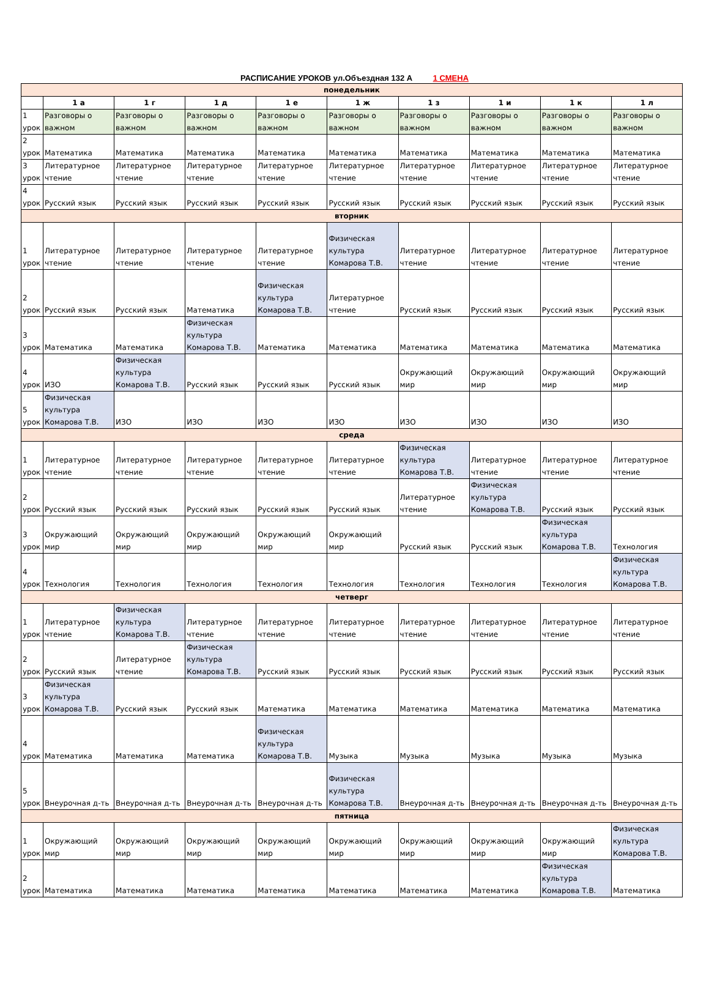РАСПИСАНИЕ УРОКОВ ул.Объездная 132 А 1 СМЕНА
| понедельник | | | | | | | | | |
| | 1 а | 1 г | 1 д | 1 е | 1 ж | 1 з | 1 и | 1 к | 1 л |
| 1 урок | Разговоры о важном | Разговоры о важном | Разговоры о важном | Разговоры о важном | Разговоры о важном | Разговоры о важном | Разговоры о важном | Разговоры о важном | Разговоры о важном |
| 2 урок | Математика | Математика | Математика | Математика | Математика | Математика | Математика | Математика | Математика |
| 3 урок | Литературное чтение | Литературное чтение | Литературное чтение | Литературное чтение | Литературное чтение | Литературное чтение | Литературное чтение | Литературное чтение | Литературное чтение |
| 4 урок | Русский язык | Русский язык | Русский язык | Русский язык | Русский язык | Русский язык | Русский язык | Русский язык | Русский язык |
| вторник | | | | | | | | | |
| 1 урок | Литературное чтение | Литературное чтение | Литературное чтение | Литературное чтение | Физическая культура Комарова Т.В. | Литературное чтение | Литературное чтение | Литературное чтение | Литературное чтение |
| 2 урок | Русский язык | Русский язык | Математика | Физическая культура Комарова Т.В. | Литературное чтение | Русский язык | Русский язык | Русский язык | Русский язык |
| 3 урок | Математика | Математика | Физическая культура Комарова Т.В. | Математика | Математика | Математика | Математика | Математика | Математика |
| 4 урок | ИЗО | Физическая культура Комарова Т.В. | Русский язык | Русский язык | Русский язык | Окружающий мир | Окружающий мир | Окружающий мир | Окружающий мир |
| 5 урок | Физическая культура Комарова Т.В. | ИЗО | ИЗО | ИЗО | ИЗО | ИЗО | ИЗО | ИЗО | ИЗО |
| среда | | | | | | | | | |
| 1 урок | Литературное чтение | Литературное чтение | Литературное чтение | Литературное чтение | Литературное чтение | Физическая культура Комарова Т.В. | Литературное чтение | Литературное чтение | Литературное чтение |
| 2 урок | Русский язык | Русский язык | Русский язык | Русский язык | Русский язык | Литературное чтение | Физическая культура Комарова Т.В. | Русский язык | Русский язык |
| 3 урок | Окружающий мир | Окружающий мир | Окружающий мир | Окружающий мир | Окружающий мир | Русский язык | Русский язык | Физическая культура Комарова Т.В. | Технология |
| 4 урок | Технология | Технология | Технология | Технология | Технология | Технология | Технология | Технология | Физическая культура Комарова Т.В. |
| четверг | | | | | | | | | |
| 1 урок | Литературное чтение | Физическая культура Комарова Т.В. | Литературное чтение | Литературное чтение | Литературное чтение | Литературное чтение | Литературное чтение | Литературное чтение | Литературное чтение |
| 2 урок | Русский язык | Литературное чтение | Физическая культура Комарова Т.В. | Русский язык | Русский язык | Русский язык | Русский язык | Русский язык | Русский язык |
| 3 урок | Физическая культура Комарова Т.В. | Русский язык | Русский язык | Математика | Математика | Математика | Математика | Математика | Математика |
| 4 урок | Математика | Математика | Математика | Физическая культура Комарова Т.В. | Музыка | Музыка | Музыка | Музыка | Музыка |
| 5 урок | Внеурочная д-ть | Внеурочная д-ть | Внеурочная д-ть | Внеурочная д-ть | Физическая культура Комарова Т.В. | Внеурочная д-ть | Внеурочная д-ть | Внеурочная д-ть | Внеурочная д-ть |
| пятница | | | | | | | | | |
| 1 урок | Окружающий мир | Окружающий мир | Окружающий мир | Окружающий мир | Окружающий мир | Окружающий мир | Окружающий мир | Окружающий мир | Физическая культура Комарова Т.В. |
| 2 урок | Математика | Математика | Математика | Математика | Математика | Математика | Математика | Физическая культура Комарова Т.В. | Математика |